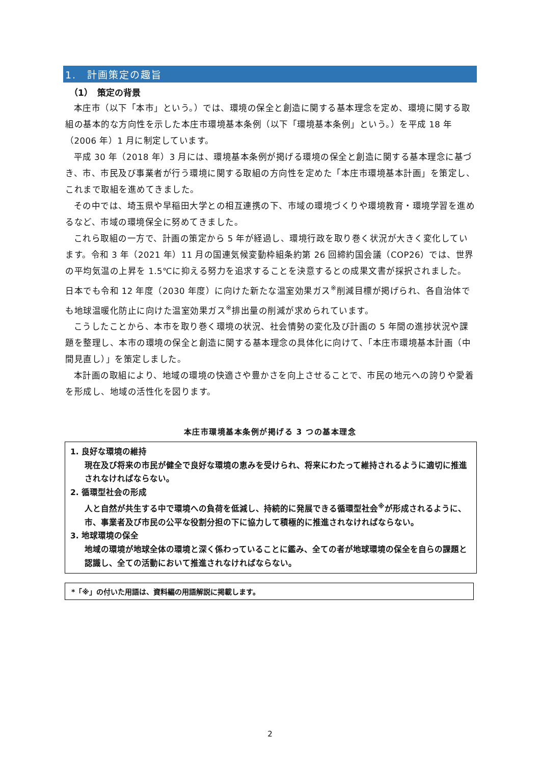1.　計画策定の趣旨
（1）　策定の背景
本庄市（以下「本市」という。）では、環境の保全と創造に関する基本理念を定め、環境に関する取組の基本的な方向性を示した本庄市環境基本条例（以下「環境基本条例」という。）を平成 18 年（2006 年）1 月に制定しています。
平成 30 年（2018 年）3 月には、環境基本条例が掲げる環境の保全と創造に関する基本理念に基づき、市、市民及び事業者が行う環境に関する取組の方向性を定めた「本庄市環境基本計画」を策定し、これまで取組を進めてきました。
その中では、埼玉県や早稲田大学との相互連携の下、市域の環境づくりや環境教育・環境学習を進めるなど、市域の環境保全に努めてきました。
これら取組の一方で、計画の策定から 5 年が経過し、環境行政を取り巻く状況が大きく変化しています。令和 3 年（2021 年）11 月の国連気候変動枠組条約第 26 回締約国会議（COP26）では、世界の平均気温の上昇を 1.5℃に抑える努力を追求することを決意するとの成果文書が採択されました。日本でも令和 12 年度（2030 年度）に向けた新たな温室効果ガス<sup>※</sup>削減目標が掲げられ、各自治体でも地球温暖化防止に向けた温室効果ガス<sup>※</sup>排出量の削減が求められています。
こうしたことから、本市を取り巻く環境の状況、社会情勢の変化及び計画の 5 年間の進捗状況や課題を整理し、本市の環境の保全と創造に関する基本理念の具体化に向けて、「本庄市環境基本計画（中間見直し）」を策定しました。
本計画の取組により、地域の環境の快適さや豊かさを向上させることで、市民の地元への誇りや愛着を形成し、地域の活性化を図ります。
本庄市環境基本条例が掲げる 3 つの基本理念
1. 良好な環境の維持
現在及び将来の市民が健全で良好な環境の恵みを受けられ、将来にわたって維持されるように適切に推進されなければならない。
2. 循環型社会の形成
人と自然が共生する中で環境への負荷を低減し、持続的に発展できる循環型社会<sup>※</sup>が形成されるように、市、事業者及び市民の公平な役割分担の下に協力して積極的に推進されなければならない。
3. 地球環境の保全
地域の環境が地球全体の環境と深く係わっていることに鑑み、全ての者が地球環境の保全を自らの課題と認識し、全ての活動において推進されなければならない。
*「※」の付いた用語は、資料編の用語解説に掲載します。
2